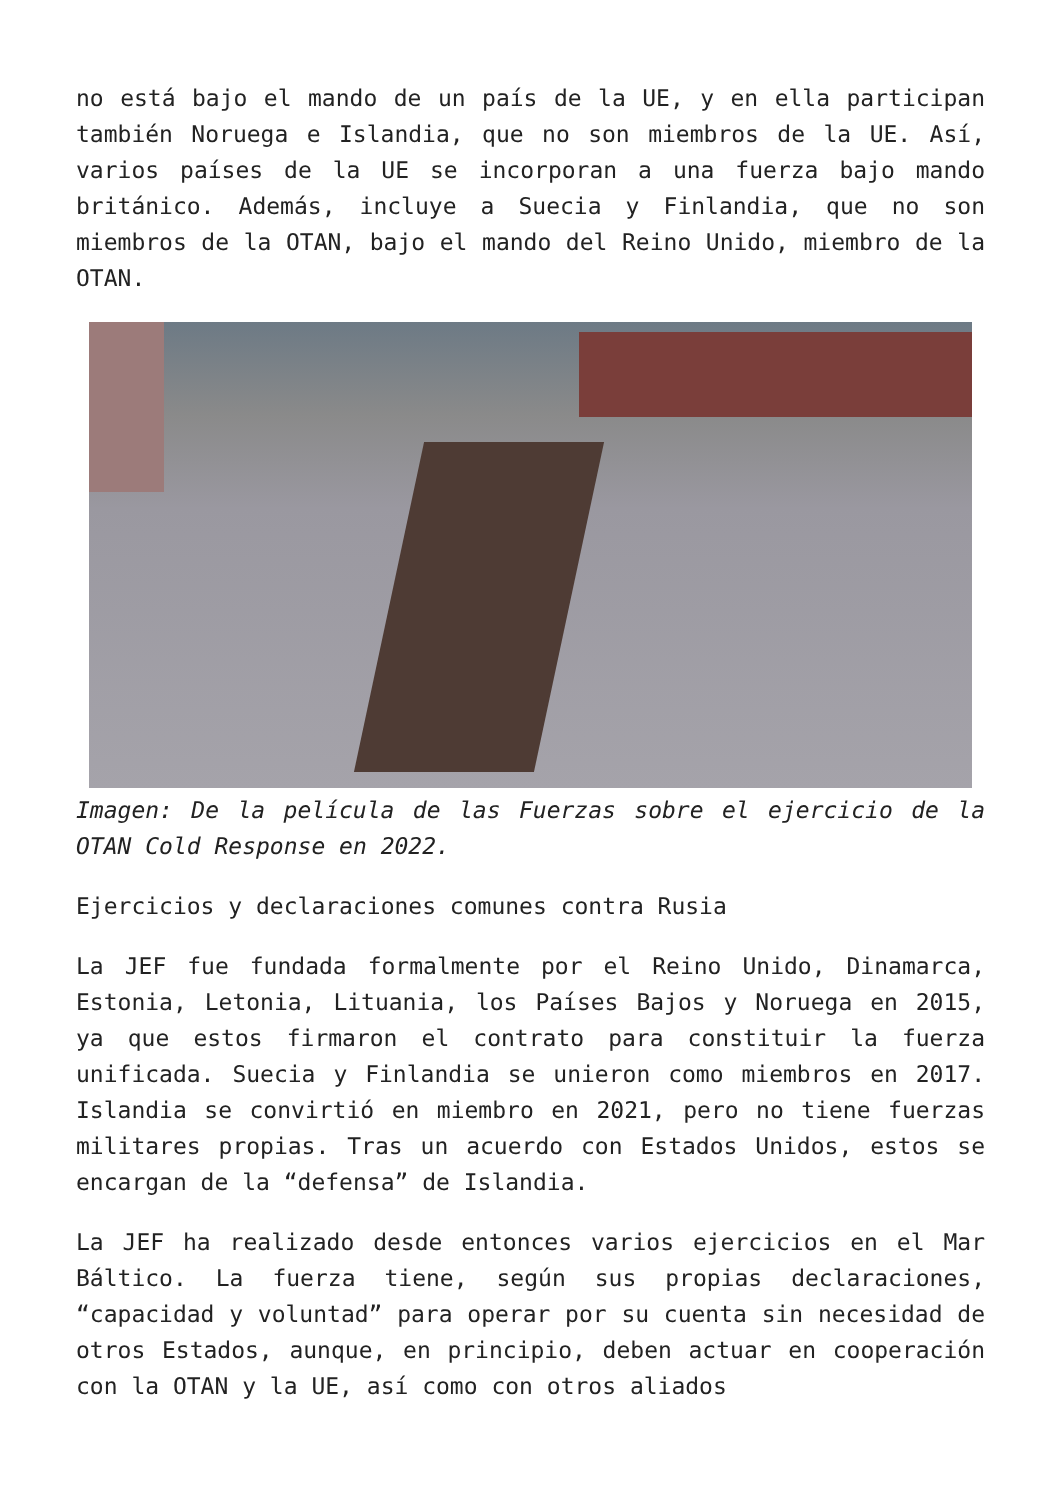no está bajo el mando de un país de la UE, y en ella participan también Noruega e Islandia, que no son miembros de la UE. Así, varios países de la UE se incorporan a una fuerza bajo mando británico. Además, incluye a Suecia y Finlandia, que no son miembros de la OTAN, bajo el mando del Reino Unido, miembro de la OTAN.
Imagen: De la película de las Fuerzas sobre el ejercicio de la OTAN Cold Response en 2022.
Ejercicios y declaraciones comunes contra Rusia
La JEF fue fundada formalmente por el Reino Unido, Dinamarca, Estonia, Letonia, Lituania, los Países Bajos y Noruega en 2015, ya que estos firmaron el contrato para constituir la fuerza unificada. Suecia y Finlandia se unieron como miembros en 2017. Islandia se convirtió en miembro en 2021, pero no tiene fuerzas militares propias. Tras un acuerdo con Estados Unidos, estos se encargan de la “defensa” de Islandia.
La JEF ha realizado desde entonces varios ejercicios en el Mar Báltico. La fuerza tiene, según sus propias declaraciones, “capacidad y voluntad” para operar por su cuenta sin necesidad de otros Estados, aunque, en principio, deben actuar en cooperación con la OTAN y la UE, así como con otros aliados